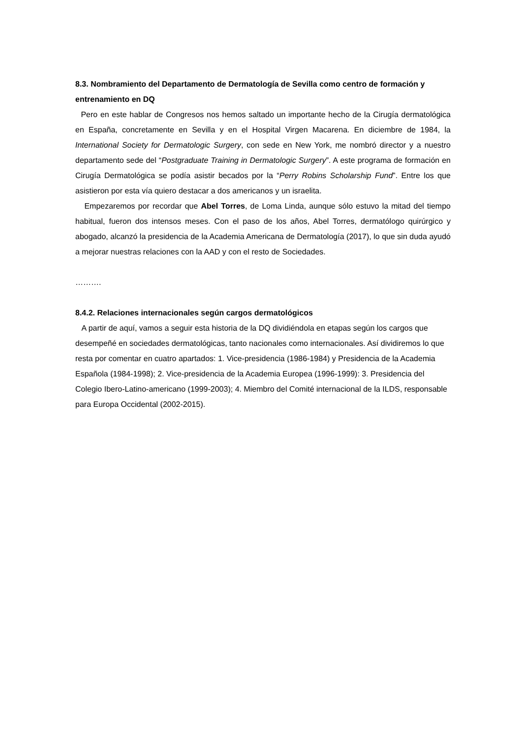8.3. Nombramiento del Departamento de Dermatología de Sevilla como centro de formación y entrenamiento en DQ
Pero en este hablar de Congresos nos hemos saltado un importante hecho de la Cirugía dermatológica en España, concretamente en Sevilla y en el Hospital Virgen Macarena. En diciembre de 1984, la International Society for Dermatologic Surgery, con sede en New York, me nombró director y a nuestro departamento sede del “Postgraduate Training in Dermatologic Surgery”. A este programa de formación en Cirugía Dermatológica se podía asistir becados por la “Perry Robins Scholarship Fund”. Entre los que asistieron por esta vía quiero destacar a dos americanos y un israelita.
Empezaremos por recordar que Abel Torres, de Loma Linda, aunque sólo estuvo la mitad del tiempo habitual, fueron dos intensos meses. Con el paso de los años, Abel Torres, dermatólogo quirúrgico y abogado, alcanzó la presidencia de la Academia Americana de Dermatología (2017), lo que sin duda ayudó a mejorar nuestras relaciones con la AAD y con el resto de Sociedades.
……….
8.4.2. Relaciones internacionales según cargos dermatológicos
A partir de aquí, vamos a seguir esta historia de la DQ dividiéndola en etapas según los cargos que desempeñé en sociedades dermatológicas, tanto nacionales como internacionales. Así dividiremos lo que resta por comentar en cuatro apartados: 1. Vice-presidencia (1986-1984) y Presidencia de la Academia Española (1984-1998); 2. Vice-presidencia de la Academia Europea (1996-1999): 3. Presidencia del Colegio Ibero-Latino-americano (1999-2003); 4. Miembro del Comité internacional de la ILDS, responsable para Europa Occidental (2002-2015).